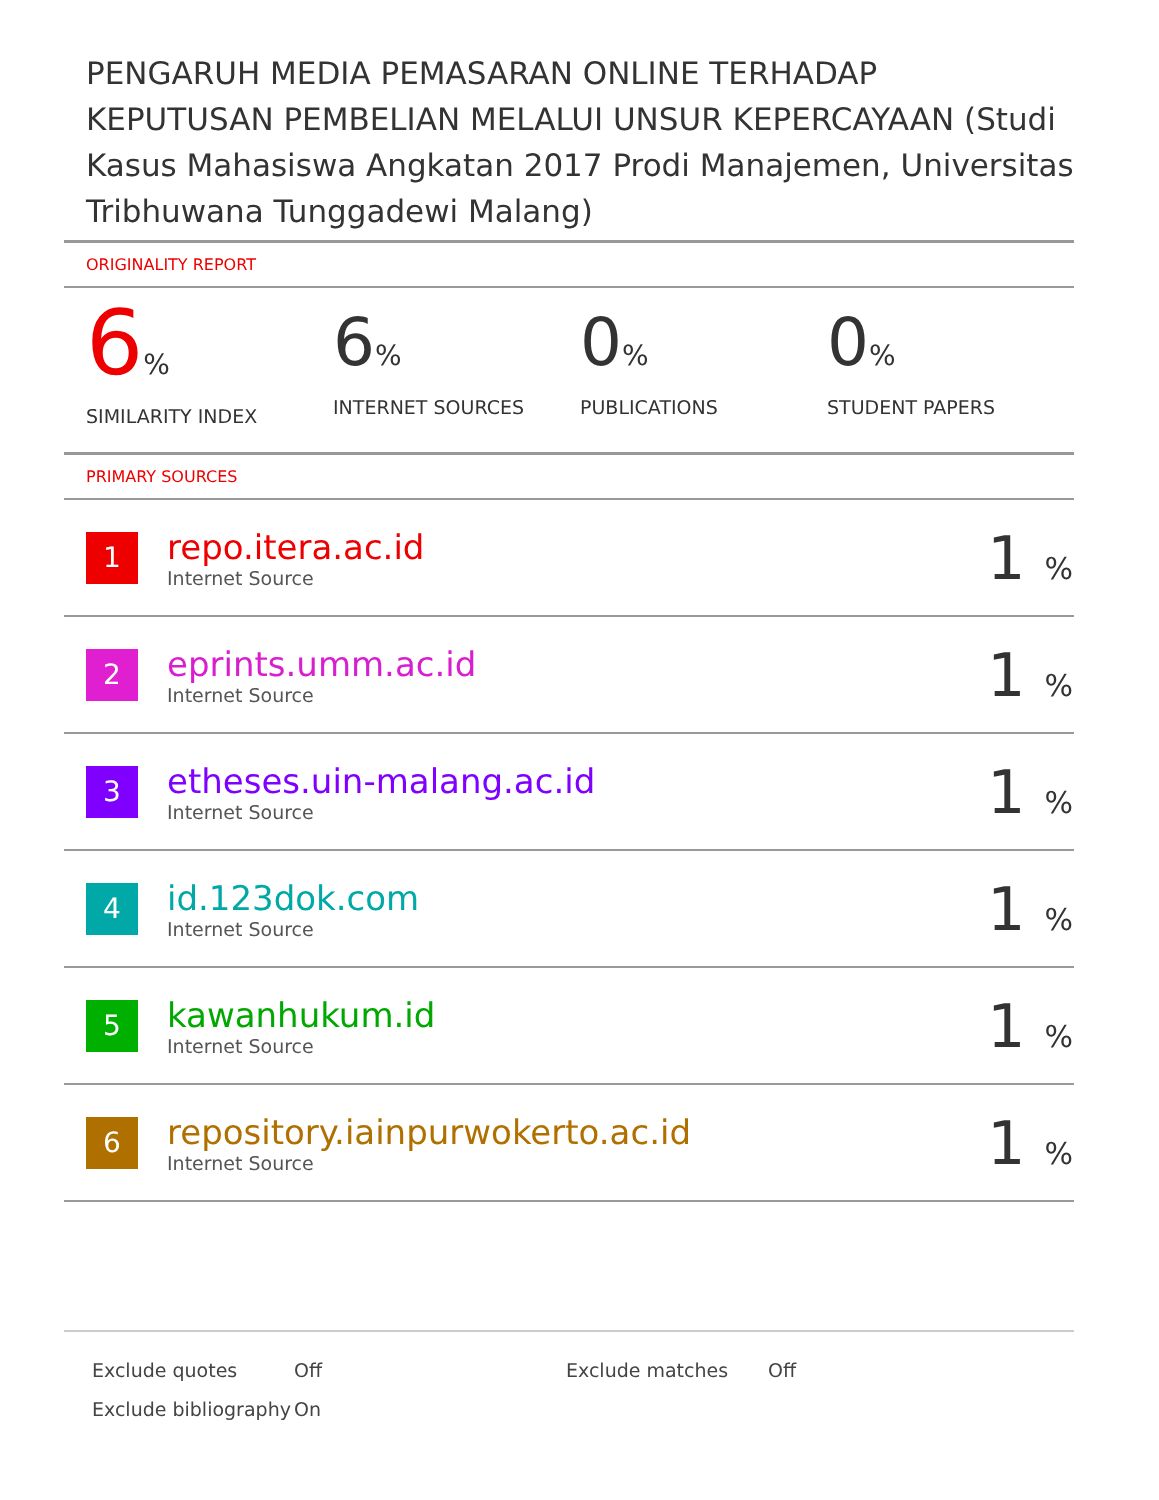PENGARUH MEDIA PEMASARAN ONLINE TERHADAP KEPUTUSAN PEMBELIAN MELALUI UNSUR KEPERCAYAAN (Studi Kasus Mahasiswa Angkatan 2017 Prodi Manajemen, Universitas Tribhuwana Tunggadewi Malang)
ORIGINALITY REPORT
6%
SIMILARITY INDEX
6%
INTERNET SOURCES
0%
PUBLICATIONS
0%
STUDENT PAPERS
PRIMARY SOURCES
| 1 | repo.itera.ac.id Internet Source | 1 % |
| 2 | eprints.umm.ac.id Internet Source | 1 % |
| 3 | etheses.uin-malang.ac.id Internet Source | 1 % |
| 4 | id.123dok.com Internet Source | 1 % |
| 5 | kawanhukum.id Internet Source | 1 % |
| 6 | repository.iainpurwokerto.ac.id Internet Source | 1 % |
| Exclude quotes | Off | Exclude matches | Off |
| Exclude bibliography | On | | |